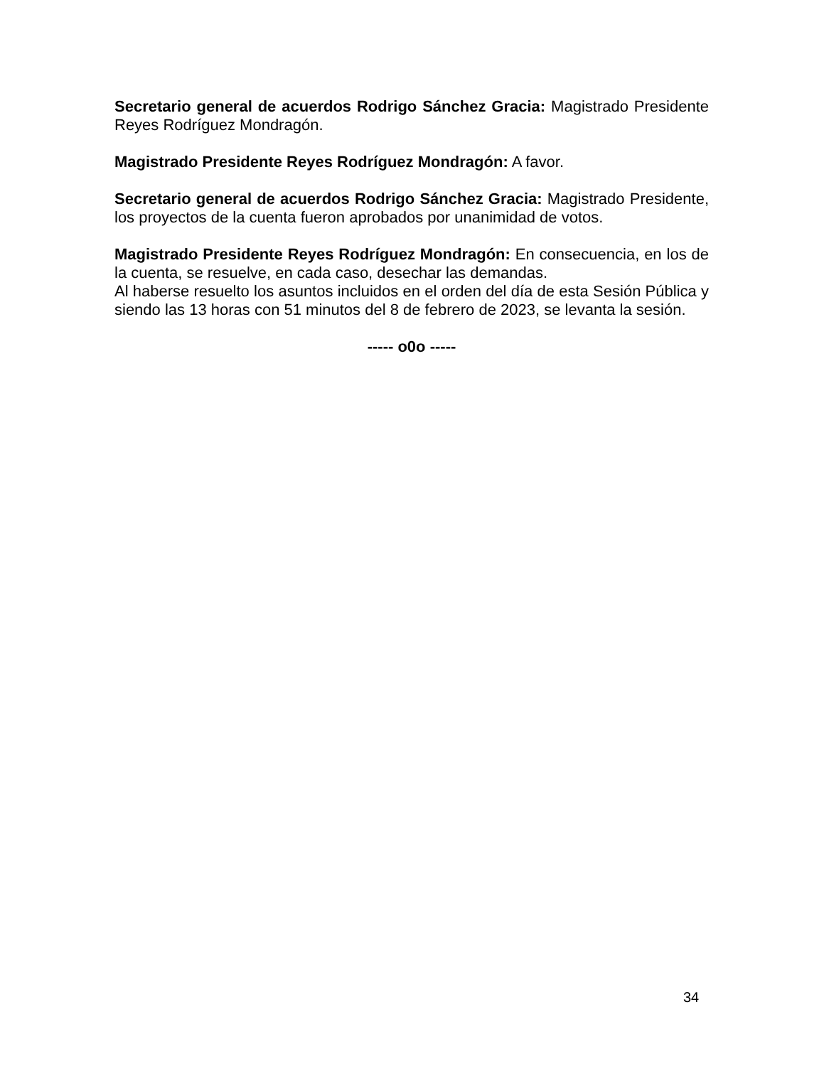Secretario general de acuerdos Rodrigo Sánchez Gracia: Magistrado Presidente Reyes Rodríguez Mondragón.
Magistrado Presidente Reyes Rodríguez Mondragón: A favor.
Secretario general de acuerdos Rodrigo Sánchez Gracia: Magistrado Presidente, los proyectos de la cuenta fueron aprobados por unanimidad de votos.
Magistrado Presidente Reyes Rodríguez Mondragón: En consecuencia, en los de la cuenta, se resuelve, en cada caso, desechar las demandas.
Al haberse resuelto los asuntos incluidos en el orden del día de esta Sesión Pública y siendo las 13 horas con 51 minutos del 8 de febrero de 2023, se levanta la sesión.
----- o0o -----
34